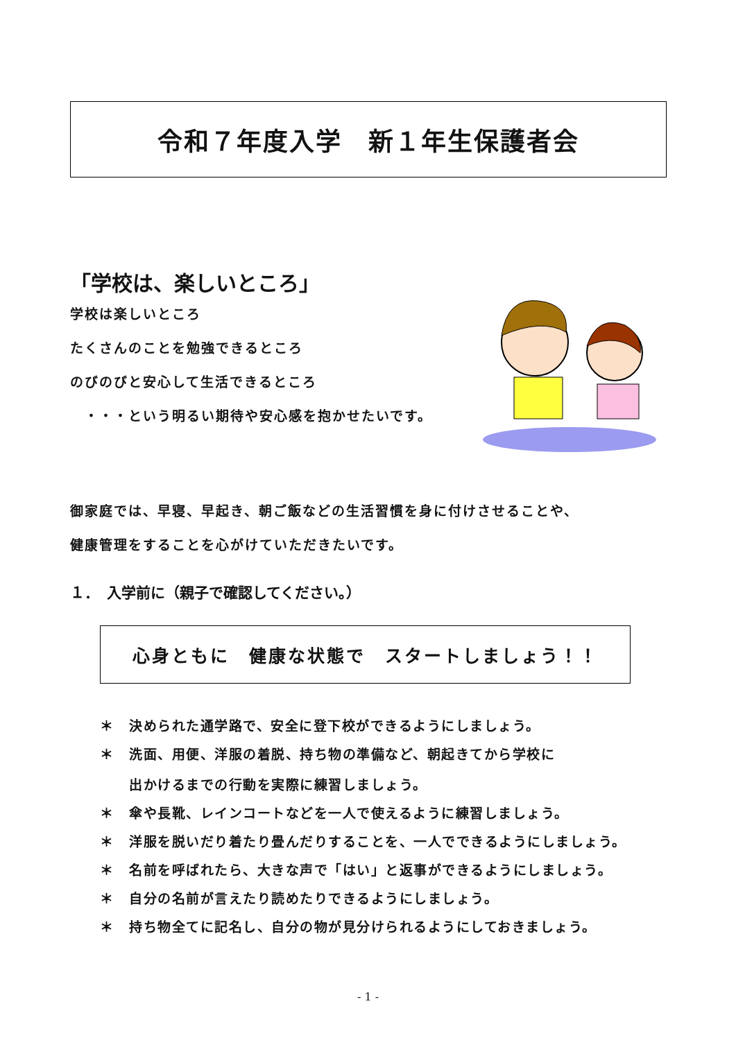令和７年度入学　新１年生保護者会
「学校は、楽しいところ」
学校は楽しいところ
たくさんのことを勉強できるところ
のびのびと安心して生活できるところ
　・・・という明るい期待や安心感を抱かせたいです。
御家庭では、早寝、早起き、朝ご飯などの生活習慣を身に付けさせることや、
健康管理をすることを心がけていただきたいです。
１．　入学前に（親子で確認してください。）
心身ともに　健康な状態で　スタートしましょう！！
＊ 決められた通学路で、安全に登下校ができるようにしましょう。
＊ 洗面、用便、洋服の着脱、持ち物の準備など、朝起きてから学校に
出かけるまでの行動を実際に練習しましょう。
＊ 傘や長靴、レインコートなどを一人で使えるように練習しましょう。
＊ 洋服を脱いだり着たり畳んだりすることを、一人でできるようにしましょう。
＊ 名前を呼ばれたら、大きな声で「はい」と返事ができるようにしましょう。
＊ 自分の名前が言えたり読めたりできるようにしましょう。
＊ 持ち物全てに記名し、自分の物が見分けられるようにしておきましょう。
- 1 -